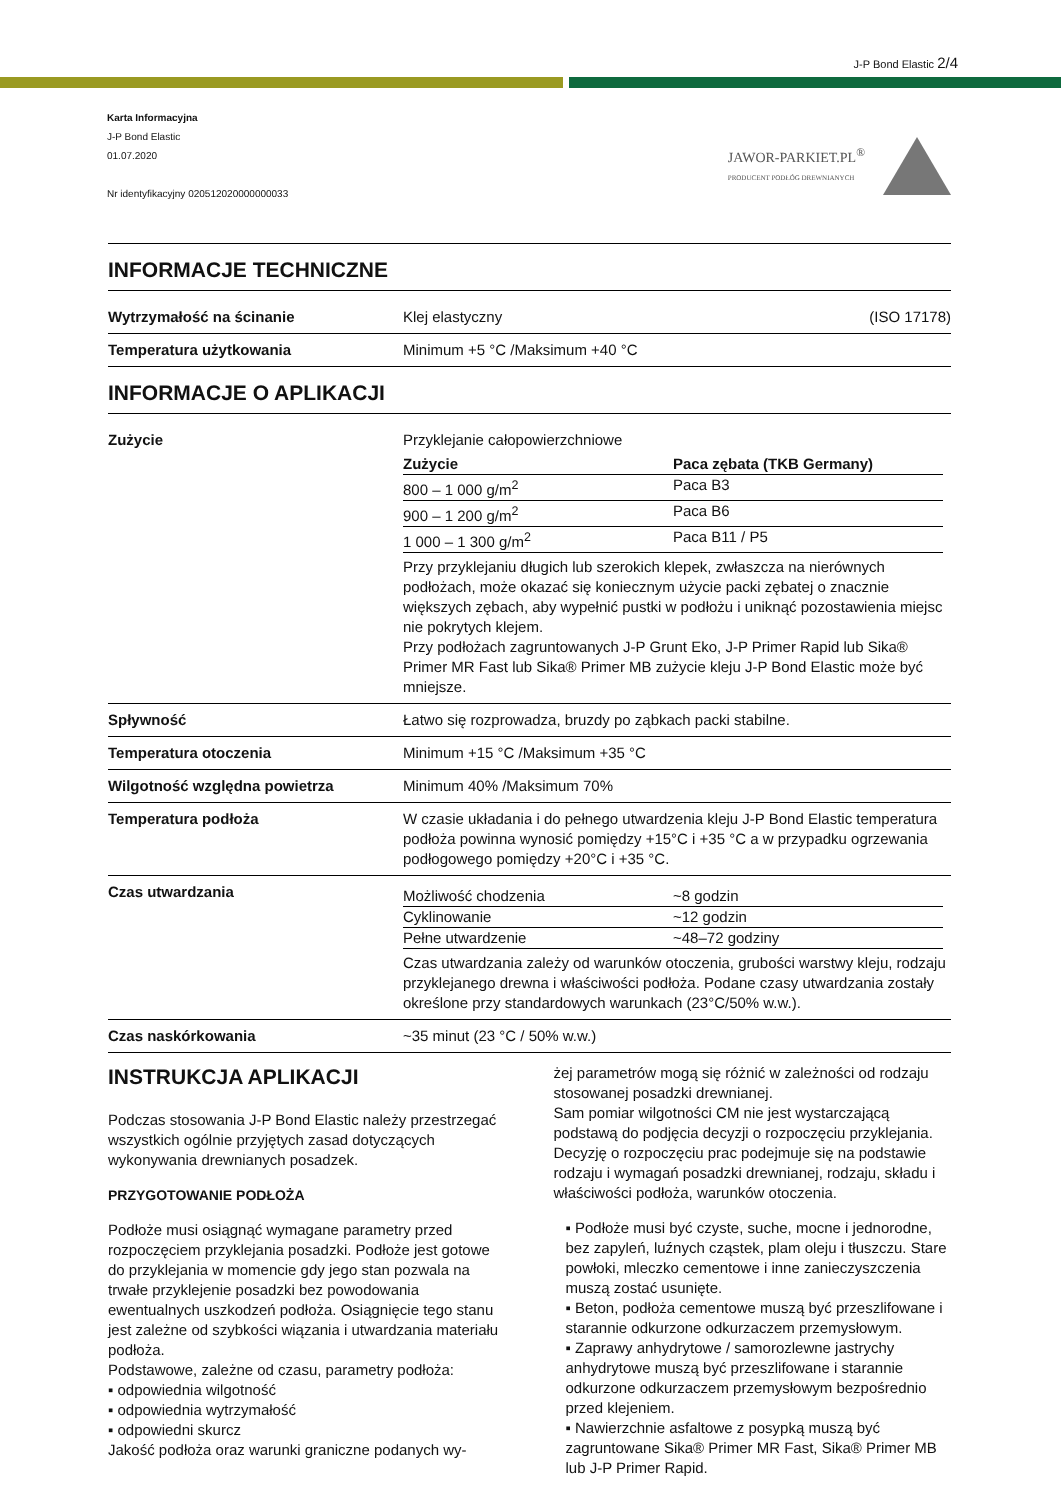J-P Bond Elastic 2/4
Karta Informacyjna
J-P Bond Elastic
01.07.2020
Nr identyfikacyjny 020512020000000033
JAWOR-PARKIET.PL<sup>®</sup>
PRODUCENT PODŁÓG DREWNIANYCH
INFORMACJE TECHNICZNE
| Wytrzymałość na ścinanie | Klej elastyczny (ISO 17178) |
| Temperatura użytkowania | Minimum +5 °C /Maksimum +40 °C |
INFORMACJE O APLIKACJI
| Zużycie | Przyklejanie całopowierzchniowe / Zużycie / Paca zębata (TKB Germany) / / --- / --- / / 800 – 1 000 g/m<sup>2</sup> / Paca B3 / / 900 – 1 200 g/m<sup>2</sup> / Paca B6 / / 1 000 – 1 300 g/m<sup>2</sup> / Paca B11 / P5 / Przy przyklejaniu długich lub szerokich klepek, zwłaszcza na nierównych podłożach, może okazać się koniecznym użycie packi zębatej o znacznie większych zębach, aby wypełnić pustki w podłożu i uniknąć pozostawienia miejsc nie pokrytych klejem. Przy podłożach zagruntowanych J-P Grunt Eko, J-P Primer Rapid lub Sika® Primer MR Fast lub Sika® Primer MB zużycie kleju J-P Bond Elastic może być mniejsze. |
| Spływność | Łatwo się rozprowadza, bruzdy po ząbkach packi stabilne. |
| Temperatura otoczenia | Minimum +15 °C /Maksimum +35 °C |
| Wilgotność względna powietrza | Minimum 40% /Maksimum 70% |
| Temperatura podłoża | W czasie układania i do pełnego utwardzenia kleju J-P Bond Elastic temperatura podłoża powinna wynosić pomiędzy +15°C i +35 °C a w przypadku ogrzewania podłogowego pomiędzy +20°C i +35 °C. |
| Czas utwardzania | / Możliwość chodzenia / ~8 godzin / / Cyklinowanie / ~12 godzin / / Pełne utwardzenie / ~48–72 godziny / Czas utwardzania zależy od warunków otoczenia, grubości warstwy kleju, rodzaju przyklejanego drewna i właściwości podłoża. Podane czasy utwardzania zostały określone przy standardowych warunkach (23°C/50% w.w.). |
| Czas naskórkowania | ~35 minut (23 °C / 50% w.w.) |
INSTRUKCJA APLIKACJI
Podczas stosowania J-P Bond Elastic należy przestrzegać wszystkich ogólnie przyjętych zasad dotyczących wykonywania drewnianych posadzek.
PRZYGOTOWANIE PODŁOŻA
Podłoże musi osiągnąć wymagane parametry przed rozpoczęciem przyklejania posadzki. Podłoże jest gotowe do przyklejania w momencie gdy jego stan pozwala na trwałe przyklejenie posadzki bez powodowania ewentualnych uszkodzeń podłoża. Osiągnięcie tego stanu jest zależne od szybkości wiązania i utwardzania materiału podłoża.
Podstawowe, zależne od czasu, parametry podłoża:
▪ odpowiednia wilgotność
▪ odpowiednia wytrzymałość
▪ odpowiedni skurcz
Jakość podłoża oraz warunki graniczne podanych wy-
żej parametrów mogą się różnić w zależności od rodzaju stosowanej posadzki drewnianej.
Sam pomiar wilgotności CM nie jest wystarczającą podstawą do podjęcia decyzji o rozpoczęciu przyklejania. Decyzję o rozpoczęciu prac podejmuje się na podstawie rodzaju i wymagań posadzki drewnianej, rodzaju, składu i właściwości podłoża, warunków otoczenia.
▪ Podłoże musi być czyste, suche, mocne i jednorodne, bez zapyleń, luźnych cząstek, plam oleju i tłuszczu. Stare powłoki, mleczko cementowe i inne zanieczyszczenia muszą zostać usunięte.
▪ Beton, podłoża cementowe muszą być przeszlifowane i starannie odkurzone odkurzaczem przemysłowym.
▪ Zaprawy anhydrytowe / samorozlewne jastrychy anhydrytowe muszą być przeszlifowane i starannie odkurzone odkurzaczem przemysłowym bezpośrednio przed klejeniem.
▪ Nawierzchnie asfaltowe z posypką muszą być zagruntowane Sika® Primer MR Fast, Sika® Primer MB lub J-P Primer Rapid.